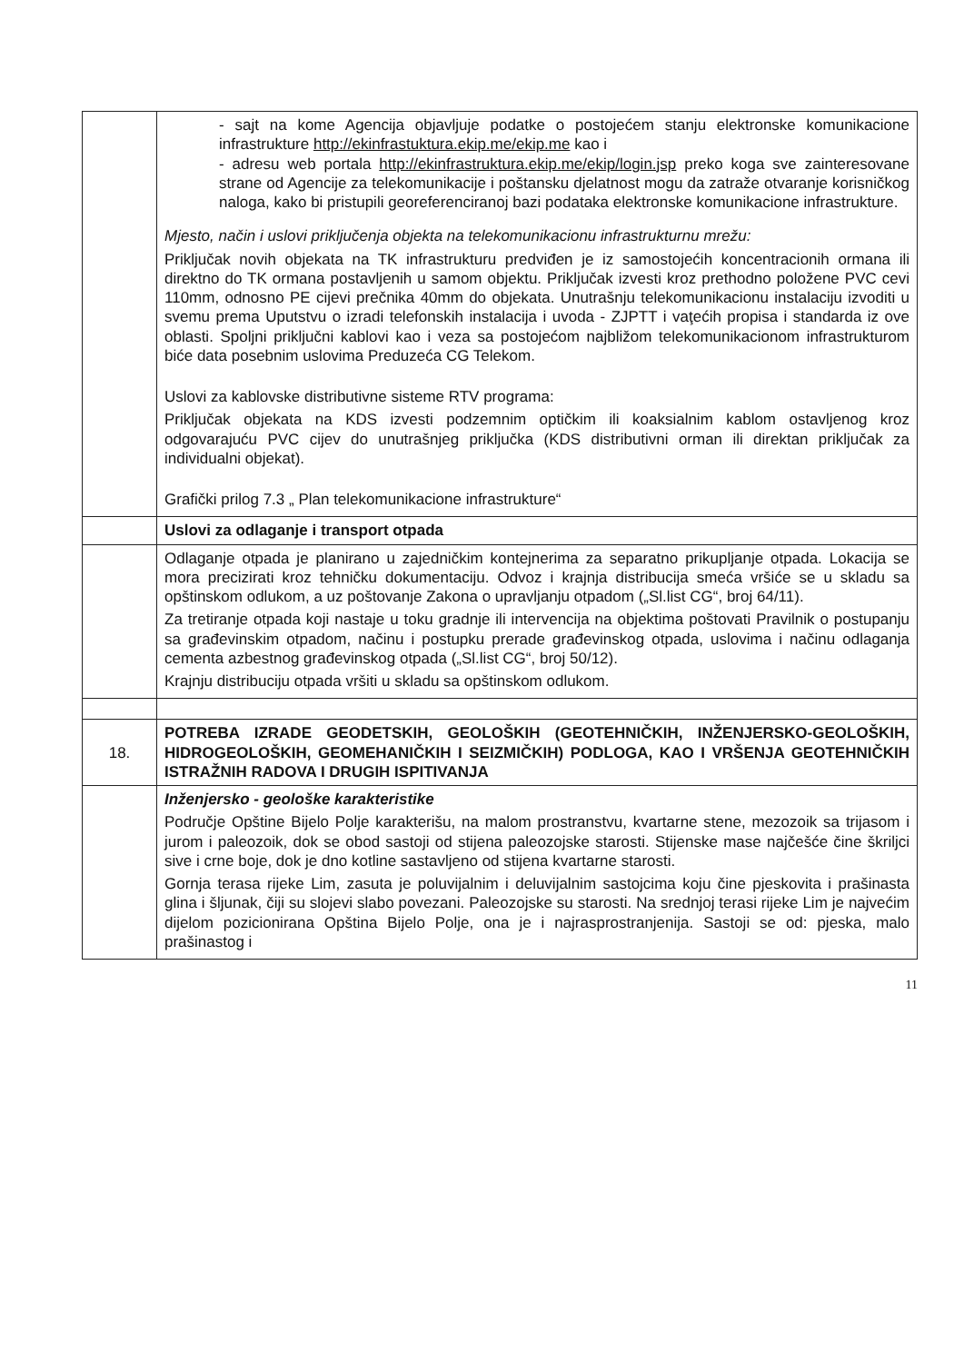| | - sajt na kome Agencija objavljuje podatke o postojećem stanju elektronske komunikacione infrastrukture http://ekinfrastuktura.ekip.me/ekip.me kao i - adresu web portala http://ekinfrastruktura.ekip.me/ekip/login.jsp preko koga sve zainteresovane strane od Agencije za telekomunikacije i poštansku djelatnost mogu da zatraže otvaranje korisničkog naloga, kako bi pristupili georeferenciranoj bazi podataka elektronske komunikacione infrastrukture. Mjesto, način i uslovi priključenja objekta na telekomunikacionu infrastrukturnu mrežu: Priključak novih objekata na TK infrastrukturu predviđen je iz samostojećih koncentracionih ormana ili direktno do TK ormana postavljenih u samom objektu. Priključak izvesti kroz prethodno položene PVC cevi 110mm, odnosno PE cijevi prečnika 40mm do objekata. Unutrašnju telekomunikacionu instalaciju izvoditi u svemu prema Uputstvu o izradi telefonskih instalacija i uvoda - ZJPTT i vaţećih propisa i standarda iz ove oblasti. Spoljni priključni kablovi kao i veza sa postojećom najbližom telekomunikacionom infrastrukturom biće data posebnim uslovima Preduzeća CG Telekom. Uslovi za kablovske distributivne sisteme RTV programa: Priključak objekata na KDS izvesti podzemnim optičkim ili koaksialnim kablom ostavljenog kroz odgovarajuću PVC cijev do unutrašnjeg priključka (KDS distributivni orman ili direktan priključak za individualni objekat). Grafički prilog 7.3 „ Plan telekomunikacione infrastrukture“ |
| | Uslovi za odlaganje i transport otpada |
| | Odlaganje otpada je planirano u zajedničkim kontejnerima za separatno prikupljanje otpada. Lokacija se mora precizirati kroz tehničku dokumentaciju. Odvoz i krajnja distribucija smeća vršiće se u skladu sa opštinskom odlukom, a uz poštovanje Zakona o upravljanju otpadom („Sl.list CG“, broj 64/11). Za tretiranje otpada koji nastaje u toku gradnje ili intervencija na objektima poštovati Pravilnik o postupanju sa građevinskim otpadom, načinu i postupku prerade građevinskog otpada, uslovima i načinu odlaganja cementa azbestnog građevinskog otpada („Sl.list CG“, broj 50/12). Krajnju distribuciju otpada vršiti u skladu sa opštinskom odlukom. |
| 18. | POTREBA IZRADE GEODETSKIH, GEOLOŠKIH (GEOTEHNIČKIH, INŽENJERSKO-GEOLOŠKIH, HIDROGEOLOŠKIH, GEOMEHANIČKIH I SEIZMIČKIH) PODLOGA, KAO I VRŠENJA GEOTEHNIČKIH ISTRAŽNIH RADOVA I DRUGIH ISPITIVANJA |
| | Inženjersko - geološke karakteristike Područje Opštine Bijelo Polje karakterišu, na malom prostranstvu, kvartarne stene, mezozoik sa trijasom i jurom i paleozoik, dok se obod sastoji od stijena paleozojske starosti. Stijenske mase najčešće čine škriljci sive i crne boje, dok je dno kotline sastavljeno od stijena kvartarne starosti. Gornja terasa rijeke Lim, zasuta je poluvijalnim i deluvijalnim sastojcima koju čine pjeskovita i prašinasta glina i šljunak, čiji su slojevi slabo povezani. Paleozojske su starosti. Na srednjoj terasi rijeke Lim je najvećim dijelom pozicionirana Opština Bijelo Polje, ona je i najrasprostranjenija. Sastoji se od: pjeska, malo prašinastog i |
11